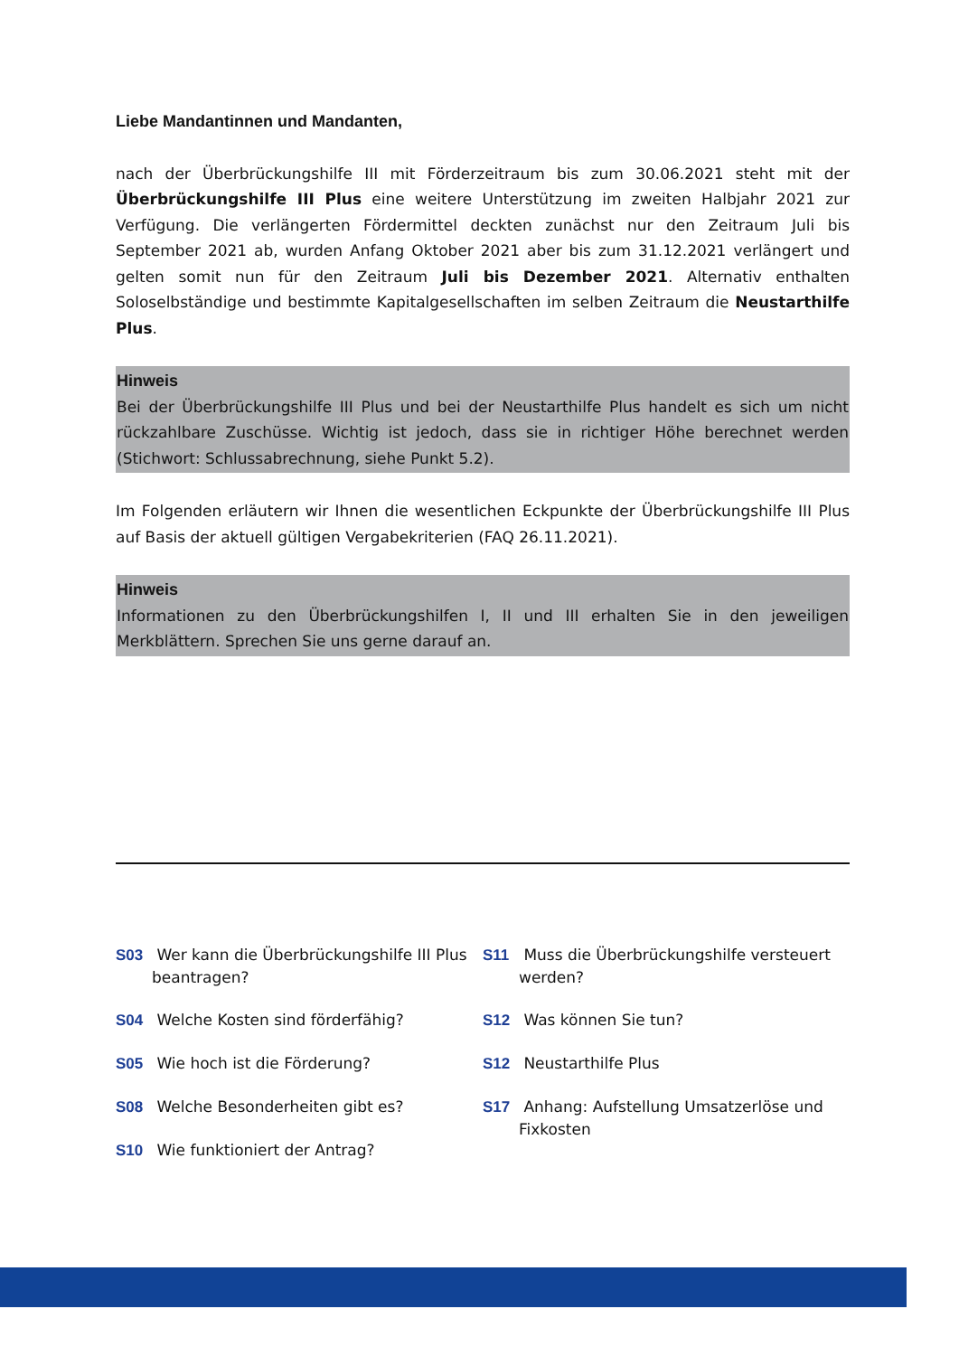Liebe Mandantinnen und Mandanten,
nach der Überbrückungshilfe III mit Förderzeitraum bis zum 30.06.2021 steht mit der Überbrückungshilfe III Plus eine weitere Unterstützung im zweiten Halbjahr 2021 zur Verfügung. Die verlängerten Fördermittel deckten zunächst nur den Zeitraum Juli bis September 2021 ab, wurden Anfang Oktober 2021 aber bis zum 31.12.2021 verlängert und gelten somit nun für den Zeitraum Juli bis Dezember 2021. Alternativ enthalten Soloselbständige und bestimmte Kapitalgesellschaften im selben Zeitraum die Neustarthilfe Plus.
Hinweis
Bei der Überbrückungshilfe III Plus und bei der Neustarthilfe Plus handelt es sich um nicht rückzahlbare Zuschüsse. Wichtig ist jedoch, dass sie in richtiger Höhe berechnet werden (Stichwort: Schlussabrechnung, siehe Punkt 5.2).
Im Folgenden erläutern wir Ihnen die wesentlichen Eckpunkte der Überbrückungshilfe III Plus auf Basis der aktuell gültigen Vergabekriterien (FAQ 26.11.2021).
Hinweis
Informationen zu den Überbrückungshilfen I, II und III erhalten Sie in den jeweiligen Merkblättern. Sprechen Sie uns gerne darauf an.
S03 Wer kann die Überbrückungshilfe III Plus beantragen?
S04 Welche Kosten sind förderfähig?
S05 Wie hoch ist die Förderung?
S08 Welche Besonderheiten gibt es?
S10 Wie funktioniert der Antrag?
S11 Muss die Überbrückungshilfe versteuert werden?
S12 Was können Sie tun?
S12 Neustarthilfe Plus
S17 Anhang: Aufstellung Umsatzerlöse und Fixkosten